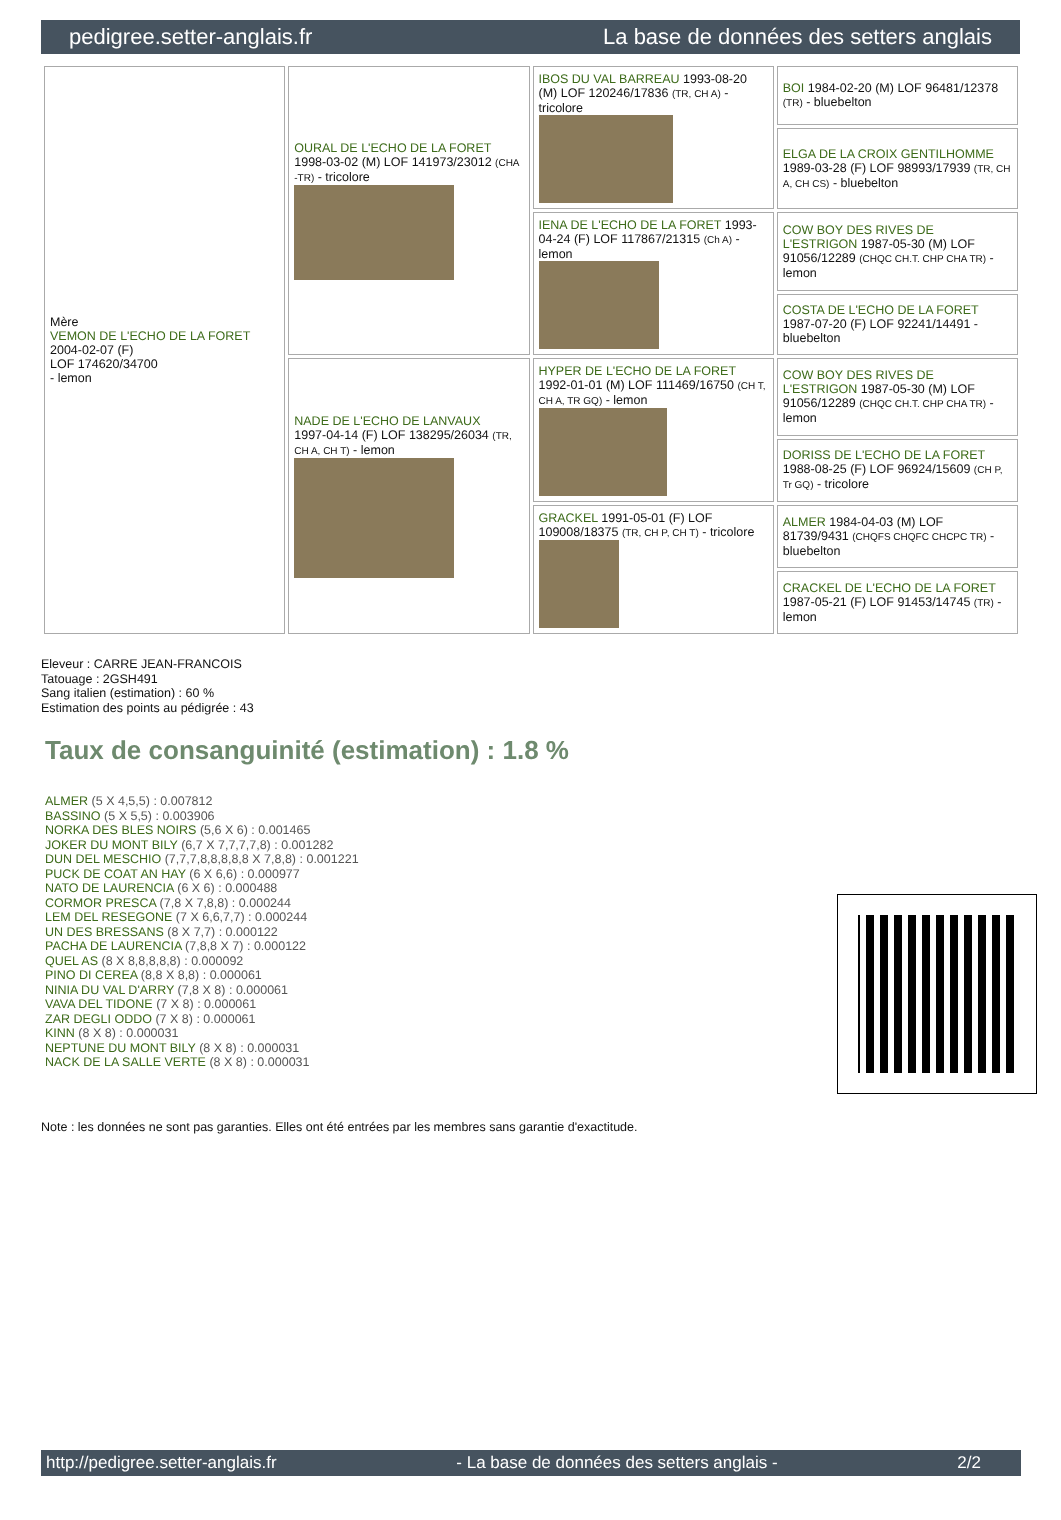pedigree.setter-anglais.fr La base de données des setters anglais
| Mère VEMON DE L'ECHO DE LA FORET 2004-02-07 (F) LOF 174620/34700 - lemon | OURAL DE L'ECHO DE LA FORET 1998-03-02 (M) LOF 141973/23012 (CHA -TR) - tricolore | IBOS DU VAL BARREAU 1993-08-20 (M) LOF 120246/17836 (TR, CH A) - tricolore | BOI 1984-02-20 (M) LOF 96481/12378 (TR) - bluebelton |
| | | | ELGA DE LA CROIX GENTILHOMME 1989-03-28 (F) LOF 98993/17939 (TR, CH A, CH CS) - bluebelton |
| | | IENA DE L'ECHO DE LA FORET 1993-04-24 (F) LOF 117867/21315 (Ch A) - lemon | COW BOY DES RIVES DE L'ESTRIGON 1987-05-30 (M) LOF 91056/12289 (CHQC CH.T. CHP CHA TR) - lemon |
| | | | COSTA DE L'ECHO DE LA FORET 1987-07-20 (F) LOF 92241/14491 - bluebelton |
| | NADE DE L'ECHO DE LANVAUX 1997-04-14 (F) LOF 138295/26034 (TR, CH A, CH T) - lemon | HYPER DE L'ECHO DE LA FORET 1992-01-01 (M) LOF 111469/16750 (CH T, CH A, TR GQ) - lemon | COW BOY DES RIVES DE L'ESTRIGON 1987-05-30 (M) LOF 91056/12289 (CHQC CH.T. CHP CHA TR) - lemon |
| | | | DORISS DE L'ECHO DE LA FORET 1988-08-25 (F) LOF 96924/15609 (CH P, Tr GQ) - tricolore |
| | | GRACKEL 1991-05-01 (F) LOF 109008/18375 (TR, CH P, CH T) - tricolore | ALMER 1984-04-03 (M) LOF 81739/9431 (CHQFS CHQFC CHCPC TR) - bluebelton |
| | | | CRACKEL DE L'ECHO DE LA FORET 1987-05-21 (F) LOF 91453/14745 (TR) - lemon |
Eleveur : CARRE JEAN-FRANCOIS
Tatouage : 2GSH491
Sang italien (estimation) : 60 %
Estimation des points au pédigrée : 43
Taux de consanguinité (estimation) : 1.8 %
ALMER (5 X 4,5,5) : 0.007812
BASSINO (5 X 5,5) : 0.003906
NORKA DES BLES NOIRS (5,6 X 6) : 0.001465
JOKER DU MONT BILY (6,7 X 7,7,7,7,8) : 0.001282
DUN DEL MESCHIO (7,7,7,8,8,8,8,8 X 7,8,8) : 0.001221
PUCK DE COAT AN HAY (6 X 6,6) : 0.000977
NATO DE LAURENCIA (6 X 6) : 0.000488
CORMOR PRESCA (7,8 X 7,8,8) : 0.000244
LEM DEL RESEGONE (7 X 6,6,7,7) : 0.000244
UN DES BRESSANS (8 X 7,7) : 0.000122
PACHA DE LAURENCIA (7,8,8 X 7) : 0.000122
QUEL AS (8 X 8,8,8,8,8) : 0.000092
PINO DI CEREA (8,8 X 8,8) : 0.000061
NINIA DU VAL D'ARRY (7,8 X 8) : 0.000061
VAVA DEL TIDONE (7 X 8) : 0.000061
ZAR DEGLI ODDO (7 X 8) : 0.000061
KINN (8 X 8) : 0.000031
NEPTUNE DU MONT BILY (8 X 8) : 0.000031
NACK DE LA SALLE VERTE (8 X 8) : 0.000031
Note : les données ne sont pas garanties. Elles ont été entrées par les membres sans garantie d'exactitude.
http://pedigree.setter-anglais.fr - La base de données des setters anglais - 2/2